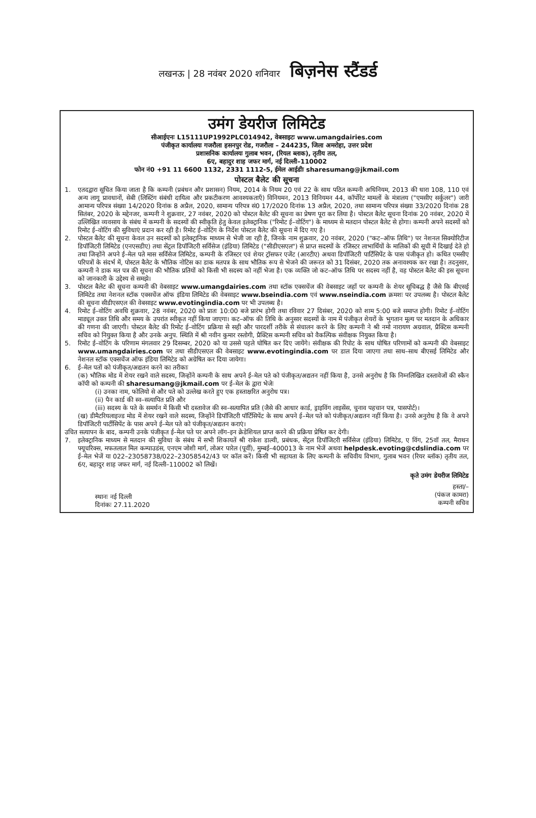लखनऊ | 28 नवंबर 2020 शनिवार बिज़नेस स्टैंडर्ड
उमंग डेयरीज लिमिटेड
सीआईएनः L15111UP1992PLC014942, वेबसाइटः www.umangdairies.com
पंजीकृत कार्यालयः गजरौला हसनपुर रोड, गजरौला – 244235, जिला अमरोहा, उत्तर प्रदेश
प्रशासनिक कार्यालयः गुलाब भवन, (रियल ब्लाक), तृतीय तल,
6ए, बहादुर शाह जफर मार्ग, नई दिल्ली–110002
फोन नं0 +91 11 6600 1132, 2331 1112-5, ईमेल आईडीः sharesumang@jkmail.com
पोस्टल बैलेट की सूचना
1. एतदद्वारा सूचित किया जाता है कि कम्पनी (प्रबंधन और प्रशासन) नियम, 2014 के नियम 20 एवं 22 के साथ पठित कम्पनी अधिनियम, 2013 की धारा 108, 110 एवं अन्य लागू प्रावधानों, सेबी (लिस्टिंग संबंधी दायित्व और प्रकटीकरण आवश्यकताएँ) विनियमन, 2013 विनियमन 44, कॉर्पोरेट मामलों के मंत्रालय ("एमसीए सर्कुलर") जारी आमान्य परिपत्र संख्या 14/2020 दिनांक 8 अप्रैल, 2020, सामान्य परिपत्र सं0 17/2020 दिनांक 13 अप्रैल, 2020, तथा सामान्य परिपत्र संख्या 33/2020 दिनांक 28 सितंबर, 2020 के मद्देनजर, कम्पनी ने शुक्रवार, 27 नवंबर, 2020 को पोस्टल बैलेट की सूचना का प्रेषण पूरा कर लिया है। पोस्टल बैलेट सूचना दिनांक 20 नवंबर, 2020 में उल्लिखित व्यवसाय के संबंध में कम्पनी के सदस्यों की स्वीकृति हेतु केवल इलेक्ट्रानिक ("रिमोट ई–वोटिंग") के माध्यम से मतदान पोस्टल बैलेट से होगा। कम्पनी अपने सदस्यों को रिमोट ई–वोटिंग की सुविधाएं प्रदान कर रही है। रिमोट ई–वोटिंग के निर्देश पोस्टल बैलेट की सूचना में दिए गए है।
2. पोस्टल बैलेट की सूचना केवल उन सदस्यों को इलेक्ट्रानिक माध्यम से भेजी जा रही है, जिनके नाम शुक्रवार, 20 नवंबर, 2020 ("कट–ऑफ तिथि") पर नेशनल सिक्योरिटीज डिपॉजिटरी लिमिटेड (एनएसडीए) तथा सेंट्रल डिपॉजिटरी सर्विसेज (इंडिया) लिमिटेड ("सीडीएसएल") से प्राप्त सदस्यों के रजिस्टर लाभार्थियों के मालिकों की सूची में दिखाई देते हो तथा जिन्होंने अपने ई–मेल पते मास सर्विसेज लिमिटेड, कम्पनी के रजिस्टर एवं शेयर ट्रॉसफर एजेंट (आरटीए) अथवा डिपॉजिटरी पार्टिसिपेंट के पास पंजीकृत हो। कथित एमसीए परिपत्रों के संदर्भ में, पोस्टल बैलेट के भौतिक नोटिस का डाक मतपत्र के साथ भौतिक रूप से भेजने की जरूरत को 31 दिसंबर, 2020 तक अनावश्यक कर रखा है। तदनुसार, कम्पनी ने डाक मत पत्र की सूचना की भौतिक प्रतियों को किसी भी सदस्य को नहीं भेजा है। एक व्यक्ति जो कट–ऑफ तिथि पर सदस्य नहीं है, वह पोस्टल बैलेट की इस सूचना को जानकारी के उद्देश्य से समझे।
3. पोस्टल बैलेट की सूचना कम्पनी की वेबसाइट www.umangdairies.com तथा स्टॉक एक्सचेंज की वेबसाइट जहाँ पर कम्पनी के शेयर सूचिबद्ध है जैसे कि बीएसई लिमिटेड तथा नेशनल स्टॉक एक्सचेंज ऑफ इंडिया लिमिटेड की वेबसाइट www.bseindia.com एवं www.nseindia.com क्रमशः पर उपलब्ध है। पोस्टल बैलेट की सूचना सीडीएसएल की वेबसाइट www.evotingindia.com पर भी उपलब्ध है।
4. रिमोट ई–वोटिंग अवधि शुक्रवार, 28 नवंबर, 2020 को प्रातः 10:00 बजे प्रारंभ होगी तथा रविवार 27 दिसंबर, 2020 को शाम 5:00 बजे समाप्त होगी। रिमोट ई–वोटिंग माड्यूल उक्त तिथि और समय के उपरांत स्वीकृत नहीं किया जाएगा। कट–ऑफ की तिथि के अनुसार सदस्यों के नाम में पंजीकृत शेयरों के भुगतान मूल्य पर मतदान के अधिकार की गणना की जाएगी। पोस्टल बैलेट की रिमोट ई–वोटिंग प्रक्रिया से सही और पारदर्शी तरीके से संचालन करने के लिए कम्पनी ने श्री नमो नारायण अग्रवाल, प्रैक्टिस कम्पनी सचिव को नियुक्त किया है और उनके अनुप. स्थिति में श्री नवीन कुमार रस्तोगी, प्रैक्टिस कम्पनी सचिव को वैकल्पिक संवीक्षक नियुक्त किया है।
5. रिमोट ई–वोटिंग के परिणाम मंगलवार 29 दिसम्बर, 2020 को या उससे पहले घोषित कर दिए जायेंगे। संवीक्षक की रिपोट के साथ घोषित परिणामों को कम्पनी की वेबसाइट www.umangdairies.com पर तथा सीडीएसएल की वेबसाइट www.evotingindia.com पर डाल दिया जाएगा तथा साथ–साथ बीएसई लिमिटेड और नेशनल स्टॉक एक्सचेंज ऑफ इंडिया लिमिटेड को अग्रेषित कर दिया जायेगा।
6. ई–मेल पतों को पंजीकृत/अद्यतन करने का तरीकाः
(क) भौतिक मोड में शेयर रखने वाले सदस्य, जिन्होंने कम्पनी के साथ अपने ई–मेल पते को पंजीकृत/अद्यतन नहीं किया है, उनसे अनुरोध है कि निम्नलिखित दस्तावेजों की स्कैन कॉपी को कम्पनी की sharesumang@jkmail.com पर ई–मेल के द्वारा भेजेः
(i) उनका नाम, फोलियो से और पते को उल्लेख करते हुए एक हस्ताक्षरित अनुरोध पत्र।
(ii) पैन कार्ड की स्व–सत्यापित प्रति और
(iii) सदस्य के पते के समर्थन में किसी भी दस्तावेज की स्व–सत्यापित प्रति (जैसे की आधार कार्ड, ड्राइविंग लाइसेंस, चुनाव पहचान पत्र, पासपोर्ट)।
(ख) डीमैटरियलाइज्ड मोड में शेयर रखने वाले सदस्य, जिन्होंने डिपॉजिटरी पॉर्टिसिपेंट के साथ अपने ई–मेल पते को पंजीकृत/अद्यतन नहीं किया है। उनसे अनुरोध है कि वे अपने डिपॉजिटरी पार्टीसिपेंट के पास अपने ई–मेल पते को पंजीकृत/अद्यतन कराएं।
उचित सत्यापन के बाद, कम्पनी उनके पंजीकृत ई–मेल पते पर अपने लॉग–इन क्रेडेशियल प्राप्त करने की प्रक्रिया प्रेषित कर देगी।
7. इलेक्ट्रानिक माध्यम से मतदान की सुविधा के संबंध में सभी शिकायतें श्री राकेश डाल्वी, प्रबंधक, सेंट्रल डिपॉजिटरी सर्विसेज (इंडिया) लिमिटेड, ए विंग, 25वॉ तल, मैराथन फ्यूचरिक्स, मफतलाल मिल कम्पाउडंस, एनएम जोशी मार्ग, लोअर पारेल (पूर्वी), मुम्बई–400013 के नाम भेजें अथवा helpdesk.evoting@cdslindia.com पर ई–मेल भेजें या 022–23058738/022–23058542/43 पर कॉल करें। किसी भी सहायता के लिए कम्पनी के सचिवीय विभाग, गुलाब भवन (रियर ब्लॉक) तृतीय तल, 6ए, बहादुर शाह जफर मार्ग, नई दिल्ली–110002 को लिखें।
कृते उमंग डेयरीज लिमिटेड
स्थानः नई दिल्ली
दिनांकः 27.11.2020
हस्ता/–
(पंकज कामरा)
कम्पनी सचिव